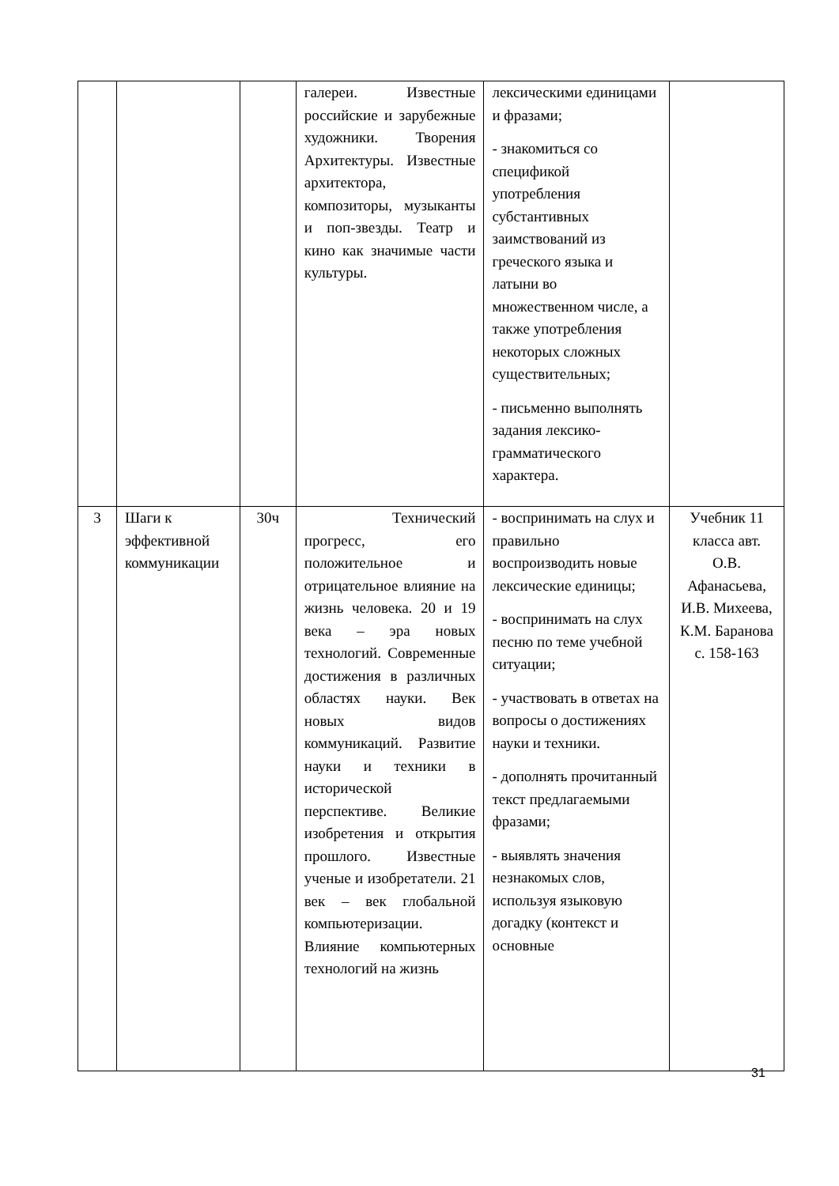| | | | галереи. Известные российские и зарубежные художники. Творения Архитектуры. Известные архитектора, композиторы, музыканты и поп-звезды. Театр и кино как значимые части культуры. | лексическими единицами и фразами; - знакомиться со спецификой употребления субстантивных заимствований из греческого языка и латыни во множественном числе, а также употребления некоторых сложных существительных; - письменно выполнять задания лексико-грамматического характера. | |
| 3 | Шаги к эффективной коммуникации | 30ч | Технический прогресс, его положительное и отрицательное влияние на жизнь человека. 20 и 19 века – эра новых технологий. Современные достижения в различных областях науки. Век новых видов коммуникаций. Развитие науки и техники в исторической перспективе. Великие изобретения и открытия прошлого. Известные ученые и изобретатели. 21 век – век глобальной компьютеризации. Влияние компьютерных технологий на жизнь | - воспринимать на слух и правильно воспроизводить новые лексические единицы; - воспринимать на слух песню по теме учебной ситуации; - участвовать в ответах на вопросы о достижениях науки и техники. - дополнять прочитанный текст предлагаемыми фразами; - выявлять значения незнакомых слов, используя языковую догадку (контекст и основные | Учебник 11 класса авт. О.В. Афанасьева, И.В. Михеева, К.М. Баранова с. 158-163 |
31